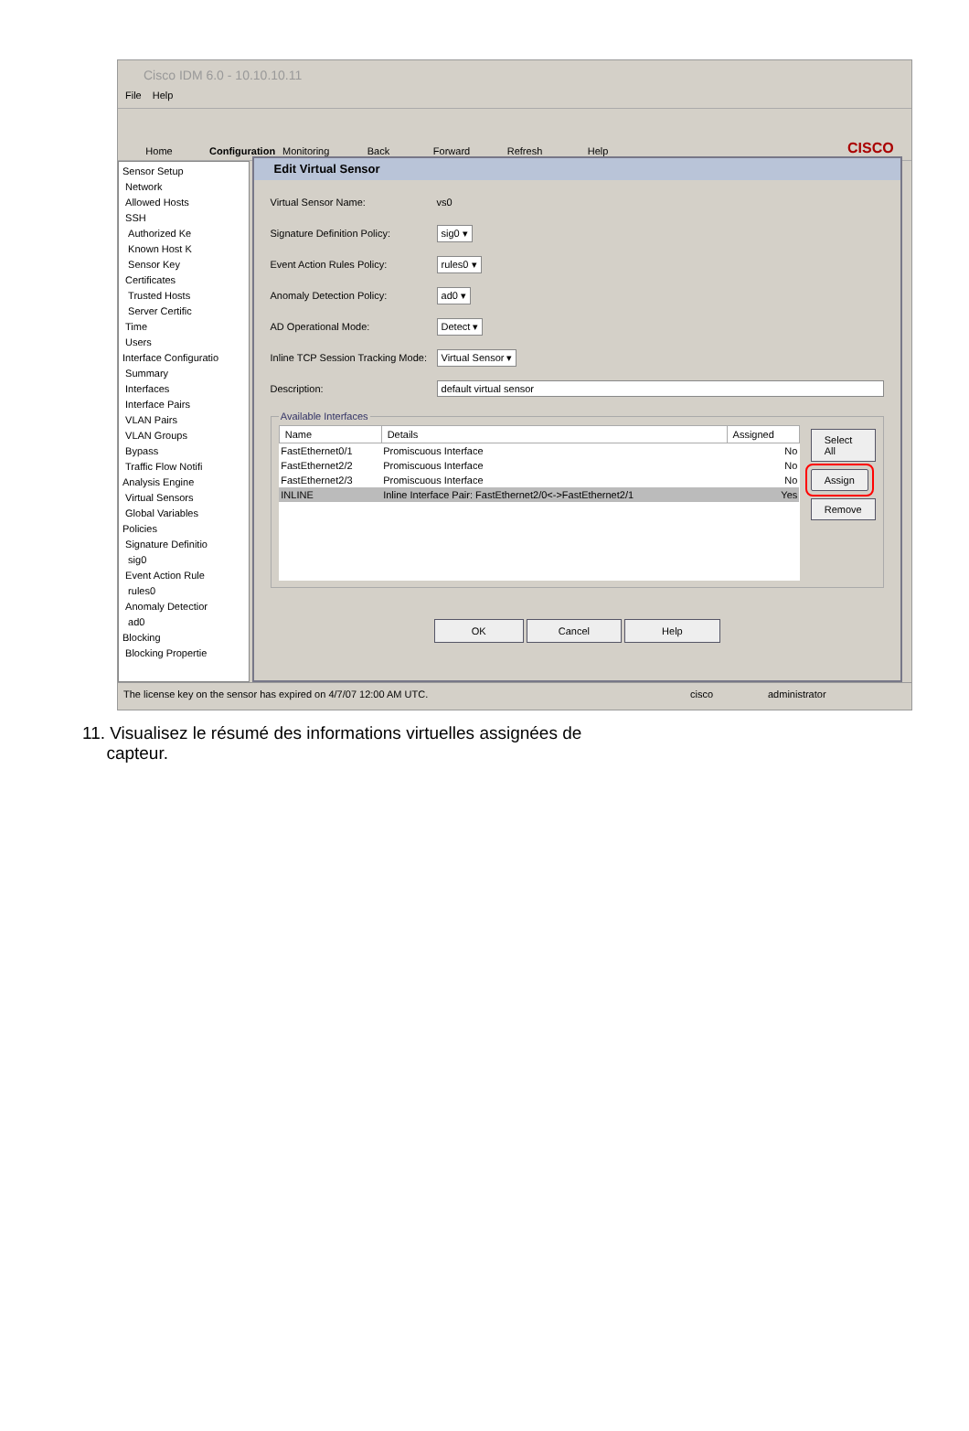Cisco IDM 6.0 - 10.10.10.11
File Help
Home Configuration Monitoring Back Forward Refresh Help CISCO
Sensor Setup
Network
Allowed Hosts
SSH
Authorized Ke
Known Host K
Sensor Key
Certificates
Trusted Hosts
Server Certific
Time
Users
Interface Configuratio
Summary
Interfaces
Interface Pairs
VLAN Pairs
VLAN Groups
Bypass
Traffic Flow Notifi
Analysis Engine
Virtual Sensors
Global Variables
Policies
Signature Definitio
sig0
Event Action Rule
rules0
Anomaly Detectior
ad0
Blocking
Blocking Propertie
Edit Virtual Sensor
Virtual Sensor Name: vs0
Signature Definition Policy: sig0 ▾
Event Action Rules Policy: rules0 ▾
Anomaly Detection Policy: ad0 ▾
AD Operational Mode: Detect ▾
Inline TCP Session Tracking Mode: Virtual Sensor ▾
Description: default virtual sensor
Available Interfaces
| Name | Details | Assigned |
| --- | --- | --- |
| FastEthernet0/1 | Promiscuous Interface | No |
| FastEthernet2/2 | Promiscuous Interface | No |
| FastEthernet2/3 | Promiscuous Interface | No |
| INLINE | Inline Interface Pair: FastEthernet2/0<->FastEthernet2/1 | Yes |
Select All
Assign
Remove
OK Cancel Help
The license key on the sensor has expired on 4/7/07 12:00 AM UTC. cisco administrator
11. Visualisez le résumé des informations virtuelles assignées de capteur.